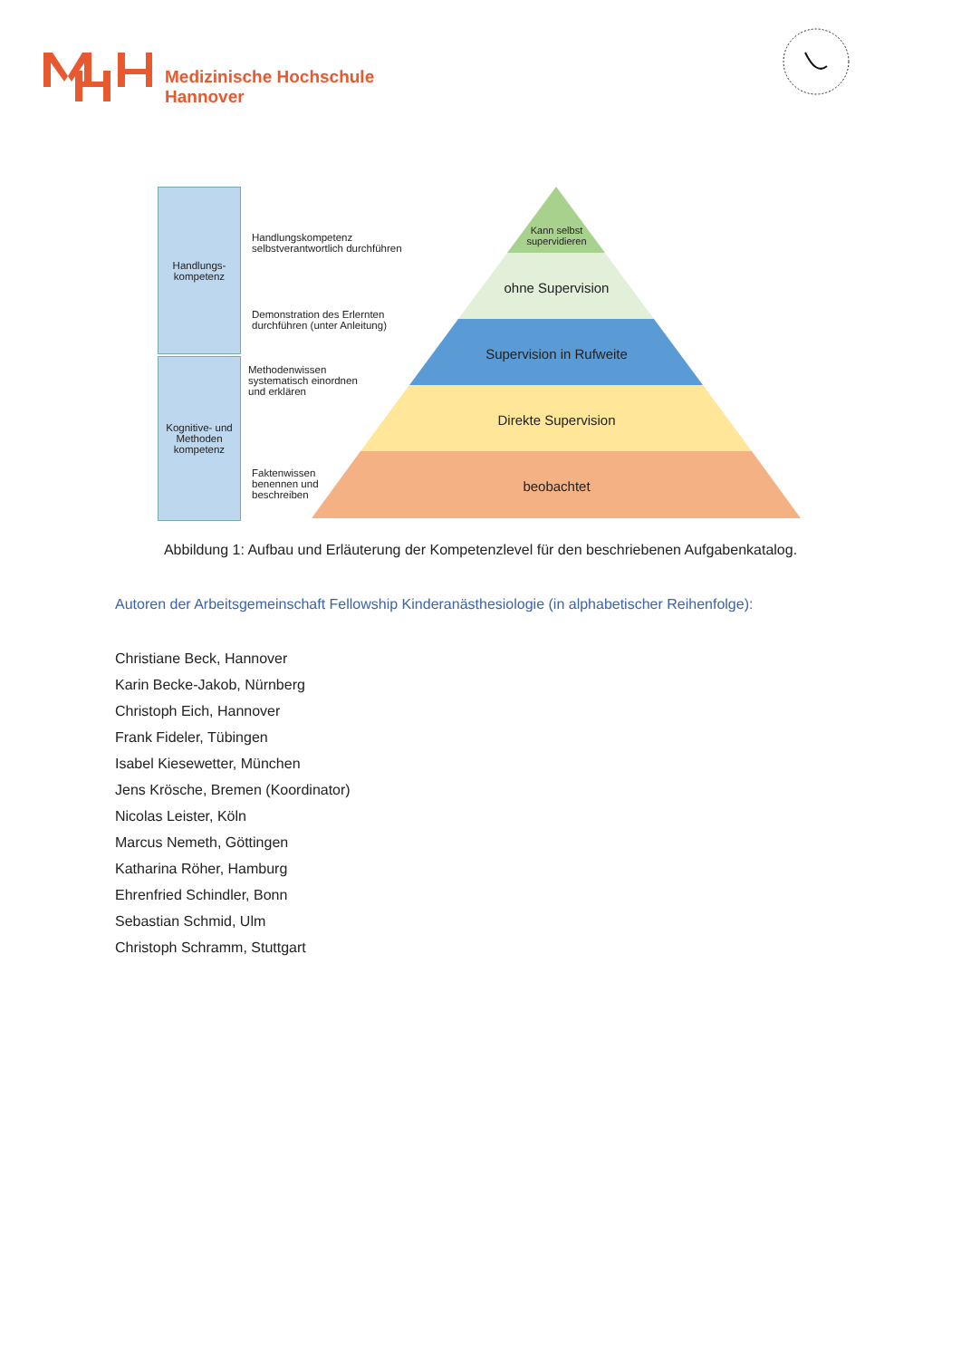Medizinische Hochschule
Hannover
Handlungs-
kompetenz
Kognitive- und Methoden kompetenz
Handlungskompetenz
selbstverantwortlich durchführen
Demonstration des Erlernten
durchführen (unter Anleitung)
Methodenwissen
systematisch einordnen
und erklären
Faktenwissen
benennen und
beschreiben
Kann selbst
supervidieren
ohne Supervision
Supervision in Rufweite
Direkte Supervision
beobachtet
Abbildung 1: Aufbau und Erläuterung der Kompetenzlevel für den beschriebenen Aufgabenkatalog.
Autoren der Arbeitsgemeinschaft Fellowship Kinderanästhesiologie (in alphabetischer Reihenfolge):
Christiane Beck, Hannover
Karin Becke-Jakob, Nürnberg
Christoph Eich, Hannover
Frank Fideler, Tübingen
Isabel Kiesewetter, München
Jens Krösche, Bremen (Koordinator)
Nicolas Leister, Köln
Marcus Nemeth, Göttingen
Katharina Röher, Hamburg
Ehrenfried Schindler, Bonn
Sebastian Schmid, Ulm
Christoph Schramm, Stuttgart